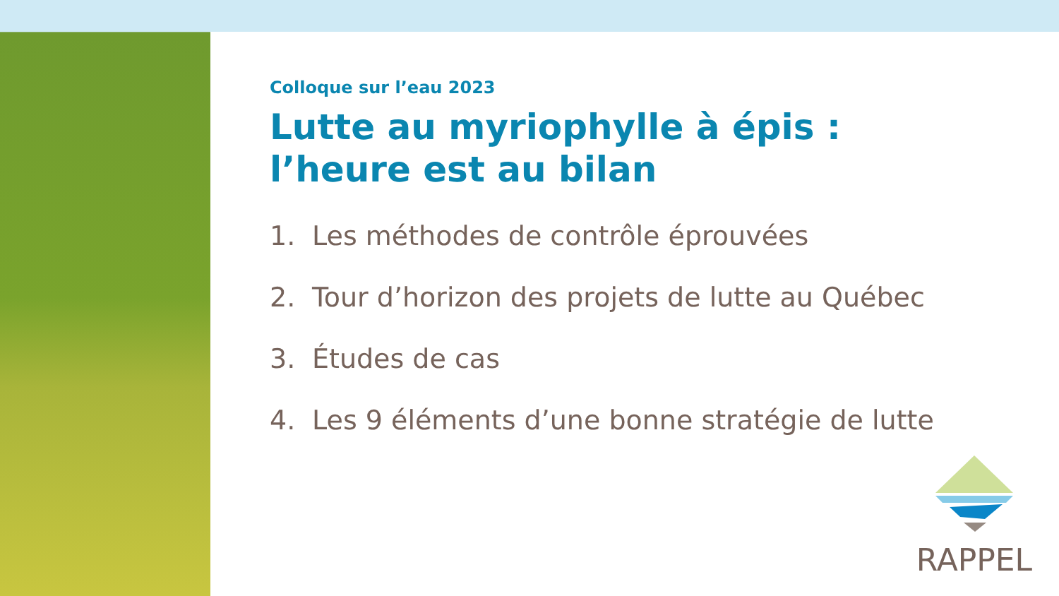Colloque sur l’eau 2023
Lutte au myriophylle à épis :
l’heure est au bilan
1. Les méthodes de contrôle éprouvées
2. Tour d’horizon des projets de lutte au Québec
3. Études de cas
4. Les 9 éléments d’une bonne stratégie de lutte
RAPPEL